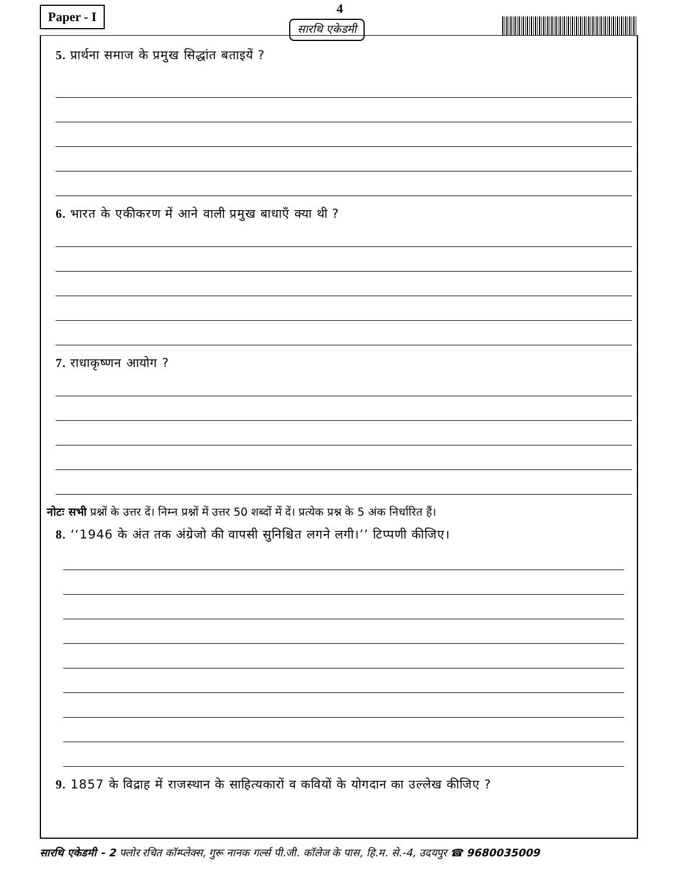Paper - I 4
सारथि एकेडमी
5. प्रार्थना समाज के प्रमुख सिद्धांत बताइयें ?
6. भारत के एकीकरण में आने वाली प्रमुख बाधाएँ क्या थी ?
7. राधाकृष्णन आयोग ?
नोटः सभी प्रश्नों के उत्तर दें। निम्न प्रश्नों में उत्तर 50 शब्दों में दें। प्रत्येक प्रश्न के 5 अंक निर्धारित हैं।
8. ‘‘1946 के अंत तक अंग्रेजो की वापसी सुनिश्चित लगने लगी।’’ टिप्पणी कीजिए।
9. 1857 के विद्राह में राजस्थान के साहित्यकारों व कवियों के योगदान का उल्लेख कीजिए ?
सारथि एकेडमी - 2 फ्लोर रचित कॉम्प्लेक्स, गुरू नानक गर्ल्स पी.जी. कॉलेज के पास, हि.म. से.-4, उदयपुर ☎ 9680035009